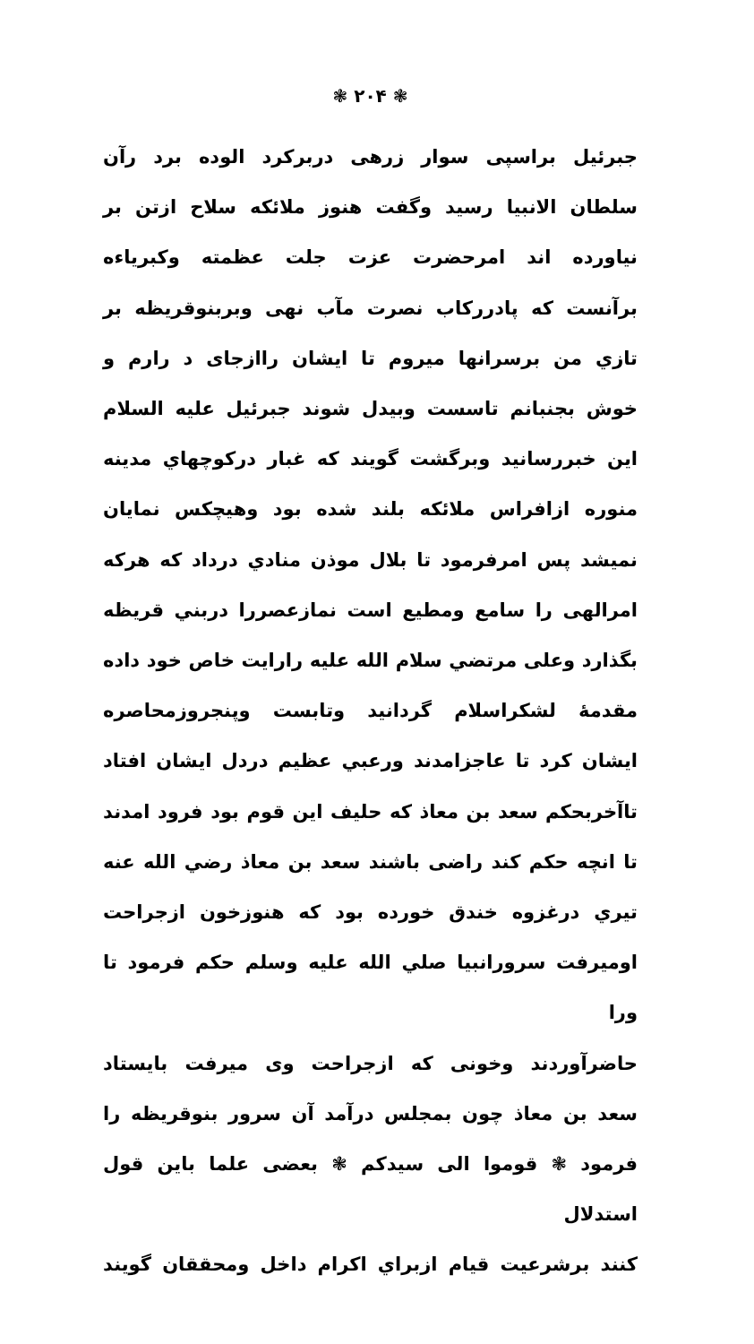❃ ۲۰۴ ❃
جبرئیل براسپی سوار زرهی دربرکرد الوده برد رآن
سلطان الانبیا رسید وگفت هنوز ملائکه سلاح ازتن بر
نیاورده اند امرحضرت عزت جلت عظمته وکبریاءه
برآنست که پادررکاب نصرت مآب نهی وبربنوقریظه بر
تازي من برسرانها میروم تا ایشان راازجای د رارم و
خوش بجنبانم تاسست وبیدل شوند جبرئیل علیه السلام
این خبررسانید وبرگشت گویند که غبار درکوچهاي مدینه
منوره ازافراس ملائکه بلند شده بود وهیچکس نمایان
نمیشد پس امرفرمود تا بلال موذن منادي درداد که هرکه
امرالهی را سامع ومطیع است نمازعصررا دربني قریظه
بگذارد وعلی مرتضي سلام الله علیه رارایت خاص خود داده
مقدمهٔ لشکراسلام گردانید وتابست وپنجروزمحاصره
ایشان کرد تا عاجزامدند ورعبي عظیم دردل ایشان افتاد
تاآخربحکم سعد بن معاذ که حلیف این قوم بود فرود امدند
تا انچه حکم کند راضی باشند سعد بن معاذ رضي الله عنه
تیري درغزوه خندق خورده بود که هنوزخون ازجراحت
اومیرفت سرورانبیا صلي الله علیه وسلم حکم فرمود تا ورا
حاضرآوردند وخونی که ازجراحت وی میرفت بایستاد
سعد بن معاذ چون بمجلس درآمد آن سرور بنوقریظه را
فرمود ❃ قوموا الی سیدکم ❃ بعضی علما باین قول استدلال
کنند برشرعیت قیام ازبراي اکرام داخل ومحققان گویند